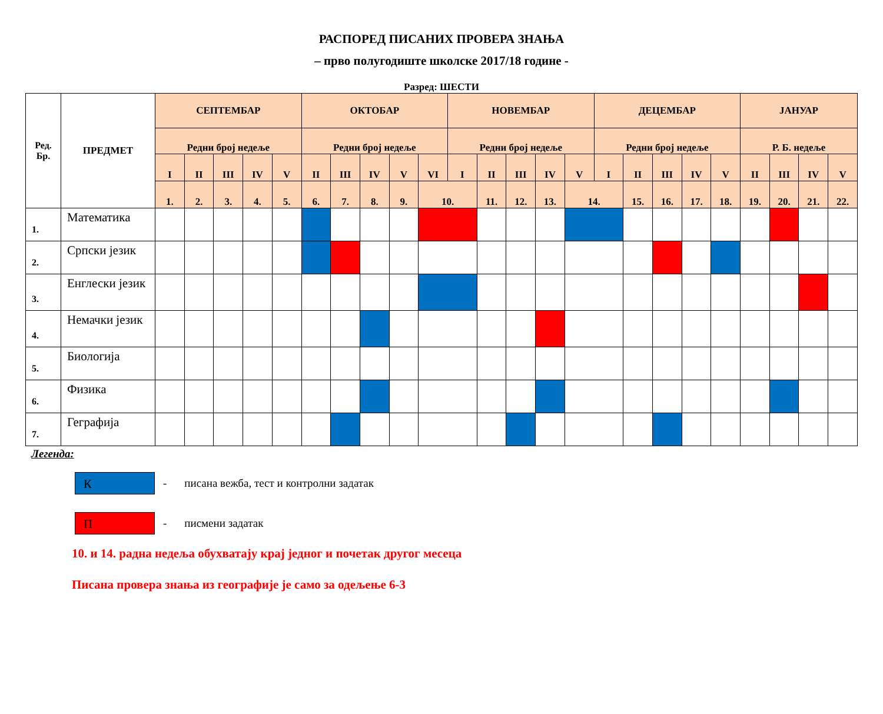РАСПОРЕД ПИСАНИХ ПРОВЕРА ЗНАЊА
– прво полугодиште школске 2017/18 године -
Разред: ШЕСТИ
| Ред. Бр. | ПРЕДМЕТ | СЕПТЕМБАР | | | | | ОКТОБАР | | | | | НОВЕМБАР | | | | | ДЕЦЕМБАР | | | | | ЈАНУАР | | | |
| --- | --- | --- | --- | --- | --- | --- | --- | --- | --- | --- | --- | --- | --- | --- | --- | --- | --- | --- | --- | --- | --- | --- | --- | --- | --- |
| | | Редни број недеље | | | | | Редни број недеље | | | | | Редни број недеље | | | | | Редни број недеље | | | | | Р. Б. недеље | | | |
| | | I | II | III | IV | V | II | III | IV | V | VI | I | II | III | IV | V | I | II | III | IV | V | II | III | IV | V |
| | | 1. | 2. | 3. | 4. | 5. | 6. | 7. | 8. | 9. | 10. | | 11. | 12. | 13. | 14. | | 15. | 16. | 17. | 18. | 19. | 20. | 21. | 22. |
| 1. | Математика | | | | | | | | | | | | | | | | | | | | | | | | |
| 2. | Српски језик | | | | | | | | | | | | | | | | | | | | | | | | |
| 3. | Енглески језик | | | | | | | | | | | | | | | | | | | | | | | | |
| 4. | Немачки језик | | | | | | | | | | | | | | | | | | | | | | | | |
| 5. | Биологија | | | | | | | | | | | | | | | | | | | | | | | | |
| 6. | Физика | | | | | | | | | | | | | | | | | | | | | | | | |
| 7. | Геграфија | | | | | | | | | | | | | | | | | | | | | | | | |
Легенда:
К
- писана вежба, тест и контролни задатак
П
- писмени задатак
10. и 14. радна недеља обухватају крај једног и почетак другог месеца
Писана провера знања из географије је само за одељење 6-3